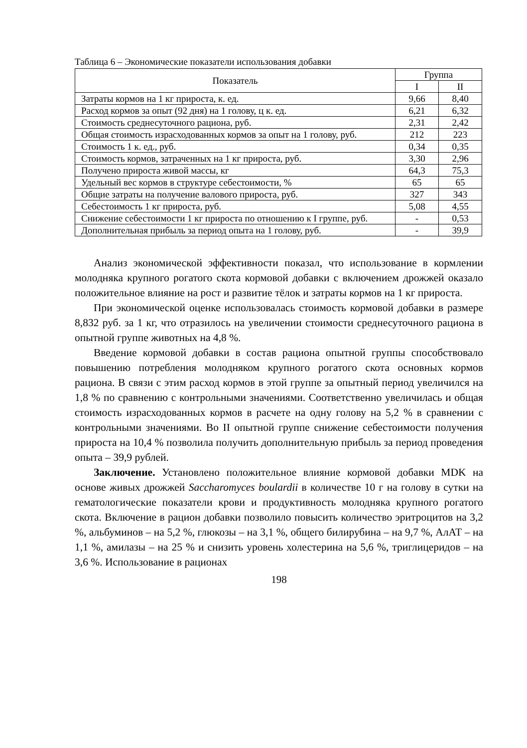Таблица 6 – Экономические показатели использования добавки
| Показатель | Группа | |
| --- | --- | --- |
| | I | II |
| Затраты кормов на 1 кг прироста, к. ед. | 9,66 | 8,40 |
| Расход кормов за опыт (92 дня) на 1 голову, ц к. ед. | 6,21 | 6,32 |
| Стоимость среднесуточного рациона, руб. | 2,31 | 2,42 |
| Общая стоимость израсходованных кормов за опыт на 1 голову, руб. | 212 | 223 |
| Стоимость 1 к. ед., руб. | 0,34 | 0,35 |
| Стоимость кормов, затраченных на 1 кг прироста, руб. | 3,30 | 2,96 |
| Получено прироста живой массы, кг | 64,3 | 75,3 |
| Удельный вес кормов в структуре себестоимости, % | 65 | 65 |
| Общие затраты на получение валового прироста, руб. | 327 | 343 |
| Себестоимость 1 кг прироста, руб. | 5,08 | 4,55 |
| Снижение себестоимости 1 кг прироста по отношению к I группе, руб. | - | 0,53 |
| Дополнительная прибыль за период опыта на 1 голову, руб. | - | 39,9 |
Анализ экономической эффективности показал, что использование в кормлении молодняка крупного рогатого скота кормовой добавки с включением дрожжей оказало положительное влияние на рост и развитие тёлок и затраты кормов на 1 кг прироста.
При экономической оценке использовалась стоимость кормовой добавки в размере 8,832 руб. за 1 кг, что отразилось на увеличении стоимости среднесуточного рациона в опытной группе животных на 4,8 %.
Введение кормовой добавки в состав рациона опытной группы способствовало повышению потребления молодняком крупного рогатого скота основных кормов рациона. В связи с этим расход кормов в этой группе за опытный период увеличился на 1,8 % по сравнению с контрольными значениями. Соответственно увеличилась и общая стоимость израсходованных кормов в расчете на одну голову на 5,2 % в сравнении с контрольными значениями. Во II опытной группе снижение себестоимости получения прироста на 10,4 % позволила получить дополнительную прибыль за период проведения опыта – 39,9 рублей.
Заключение. Установлено положительное влияние кормовой добавки MDK на основе живых дрожжей Saccharomyces boulardii в количестве 10 г на голову в сутки на гематологические показатели крови и продуктивность молодняка крупного рогатого скота. Включение в рацион добавки позволило повысить количество эритроцитов на 3,2 %, альбуминов – на 5,2 %, глюкозы – на 3,1 %, общего билирубина – на 9,7 %, АлАТ – на 1,1 %, амилазы – на 25 % и снизить уровень холестерина на 5,6 %, триглицеридов – на 3,6 %. Использование в рационах
198